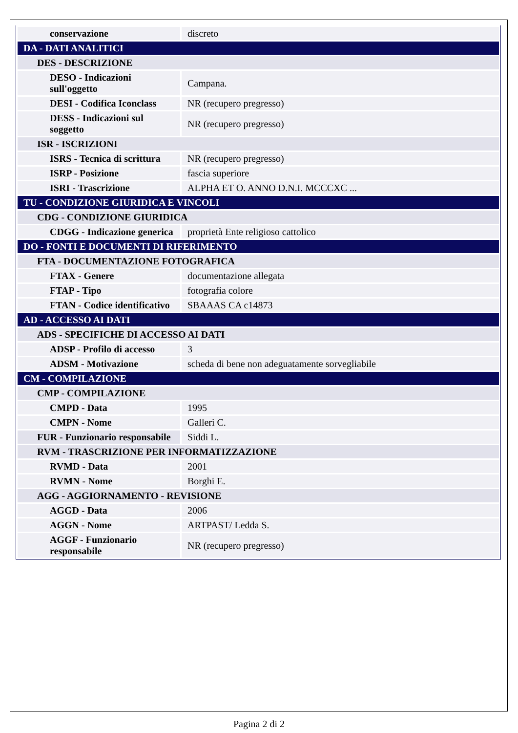| conservazione | discreto |
| DA - DATI ANALITICI | |
| DES - DESCRIZIONE | |
| DESO - Indicazioni sull'oggetto | Campana. |
| DESI - Codifica Iconclass | NR (recupero pregresso) |
| DESS - Indicazioni sul soggetto | NR (recupero pregresso) |
| ISR - ISCRIZIONI | |
| ISRS - Tecnica di scrittura | NR (recupero pregresso) |
| ISRP - Posizione | fascia superiore |
| ISRI - Trascrizione | ALPHA ET O. ANNO D.N.I. MCCCXC ... |
| TU - CONDIZIONE GIURIDICA E VINCOLI | |
| CDG - CONDIZIONE GIURIDICA | |
| CDGG - Indicazione generica | proprietà Ente religioso cattolico |
| DO - FONTI E DOCUMENTI DI RIFERIMENTO | |
| FTA - DOCUMENTAZIONE FOTOGRAFICA | |
| FTAX - Genere | documentazione allegata |
| FTAP - Tipo | fotografia colore |
| FTAN - Codice identificativo | SBAAAS CA c14873 |
| AD - ACCESSO AI DATI | |
| ADS - SPECIFICHE DI ACCESSO AI DATI | |
| ADSP - Profilo di accesso | 3 |
| ADSM - Motivazione | scheda di bene non adeguatamente sorvegliabile |
| CM - COMPILAZIONE | |
| CMP - COMPILAZIONE | |
| CMPD - Data | 1995 |
| CMPN - Nome | Galleri C. |
| FUR - Funzionario responsabile | Siddi L. |
| RVM - TRASCRIZIONE PER INFORMATIZZAZIONE | |
| RVMD - Data | 2001 |
| RVMN - Nome | Borghi E. |
| AGG - AGGIORNAMENTO - REVISIONE | |
| AGGD - Data | 2006 |
| AGGN - Nome | ARTPAST/ Ledda S. |
| AGGF - Funzionario responsabile | NR (recupero pregresso) |
Pagina 2 di 2